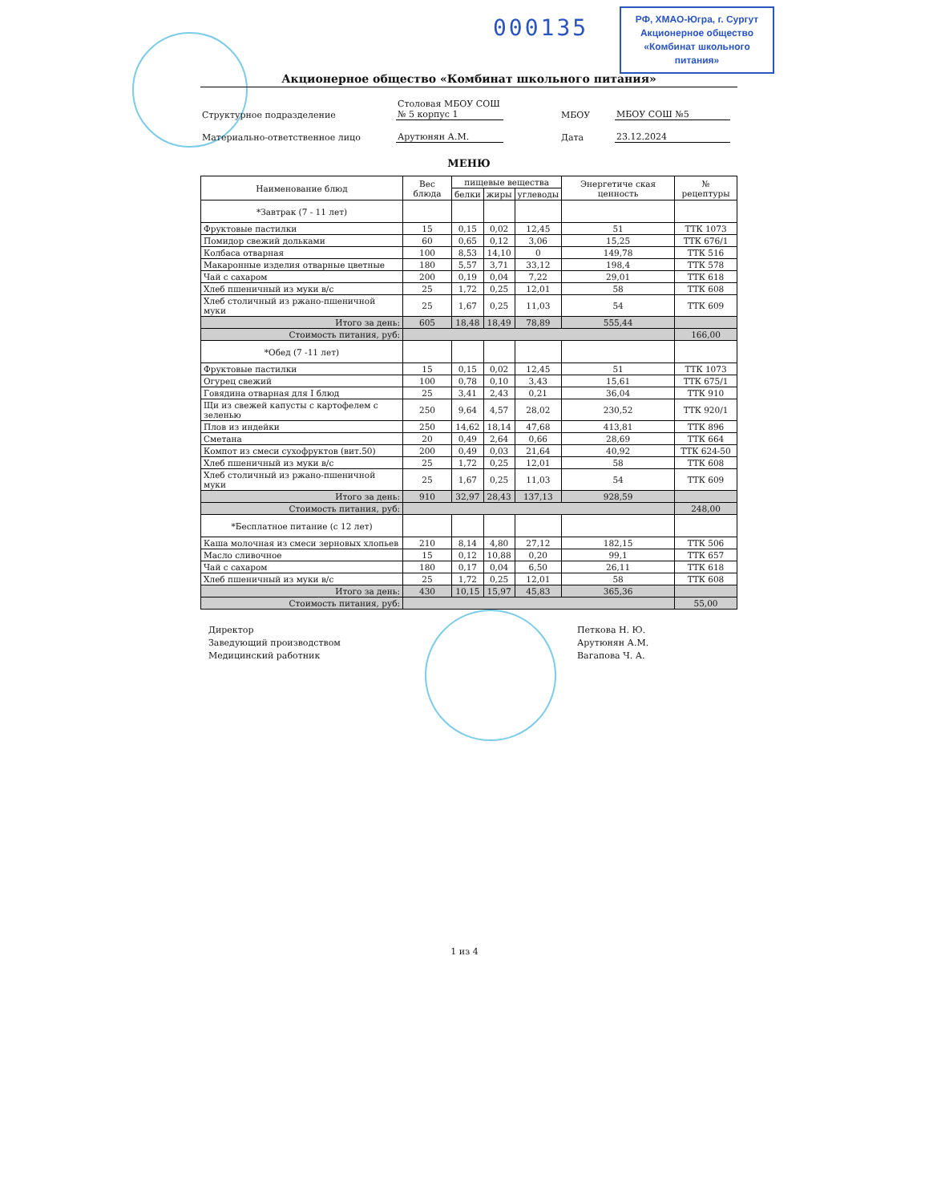000135
РФ, ХМАО-Югра, г. Сургут
Акционерное общество
«Комбинат школьного питания»
Акционерное общество «Комбинат школьного питания»
Структурное подразделение
Столовая МБОУ СОШ
№ 5 корпус 1
МБОУ
МБОУ СОШ №5
Материально-ответственное лицо
Арутюнян А.М.
Дата
23.12.2024
МЕНЮ
| Наименование блюд | Вес блюда | пищевые вещества | | | Энергетиче ская ценность | № рецептуры |
| --- | --- | --- | --- | --- | --- | --- |
| | | белки | жиры | углеводы | | |
| *Завтрак (7 - 11 лет) | | | | | | |
| Фруктовые пастилки | 15 | 0,15 | 0,02 | 12,45 | 51 | ТТК 1073 |
| Помидор свежий дольками | 60 | 0,65 | 0,12 | 3,06 | 15,25 | ТТК 676/1 |
| Колбаса отварная | 100 | 8,53 | 14,10 | 0 | 149,78 | ТТК 516 |
| Макаронные изделия отварные цветные | 180 | 5,57 | 3,71 | 33,12 | 198,4 | ТТК 578 |
| Чай с сахаром | 200 | 0,19 | 0,04 | 7,22 | 29,01 | ТТК 618 |
| Хлеб пшеничный из муки в/с | 25 | 1,72 | 0,25 | 12,01 | 58 | ТТК 608 |
| Хлеб столичный из ржано-пшеничной муки | 25 | 1,67 | 0,25 | 11,03 | 54 | ТТК 609 |
| Итого за день: | 605 | 18,48 | 18,49 | 78,89 | 555,44 | |
| Стоимость питания, руб: | | | | | | 166,00 |
| *Обед (7 -11 лет) | | | | | | |
| Фруктовые пастилки | 15 | 0,15 | 0,02 | 12,45 | 51 | ТТК 1073 |
| Огурец свежий | 100 | 0,78 | 0,10 | 3,43 | 15,61 | ТТК 675/1 |
| Говядина отварная для I блюд | 25 | 3,41 | 2,43 | 0,21 | 36,04 | ТТК 910 |
| Щи из свежей капусты с картофелем с зеленью | 250 | 9,64 | 4,57 | 28,02 | 230,52 | ТТК 920/1 |
| Плов из индейки | 250 | 14,62 | 18,14 | 47,68 | 413,81 | ТТК 896 |
| Сметана | 20 | 0,49 | 2,64 | 0,66 | 28,69 | ТТК 664 |
| Компот из смеси сухофруктов (вит.50) | 200 | 0,49 | 0,03 | 21,64 | 40,92 | ТТК 624-50 |
| Хлеб пшеничный из муки в/с | 25 | 1,72 | 0,25 | 12,01 | 58 | ТТК 608 |
| Хлеб столичный из ржано-пшеничной муки | 25 | 1,67 | 0,25 | 11,03 | 54 | ТТК 609 |
| Итого за день: | 910 | 32,97 | 28,43 | 137,13 | 928,59 | |
| Стоимость питания, руб: | | | | | | 248,00 |
| *Бесплатное питание (с 12 лет) | | | | | | |
| Каша молочная из смеси зерновых хлопьев | 210 | 8,14 | 4,80 | 27,12 | 182,15 | ТТК 506 |
| Масло сливочное | 15 | 0,12 | 10,88 | 0,20 | 99,1 | ТТК 657 |
| Чай с сахаром | 180 | 0,17 | 0,04 | 6,50 | 26,11 | ТТК 618 |
| Хлеб пшеничный из муки в/с | 25 | 1,72 | 0,25 | 12,01 | 58 | ТТК 608 |
| Итого за день: | 430 | 10,15 | 15,97 | 45,83 | 365,36 | |
| Стоимость питания, руб: | | | | | | 55,00 |
Директор
Заведующий производством
Медицинский работник
Петкова Н. Ю.
Арутюнян А.М.
Вагапова Ч. А.
1 из 4